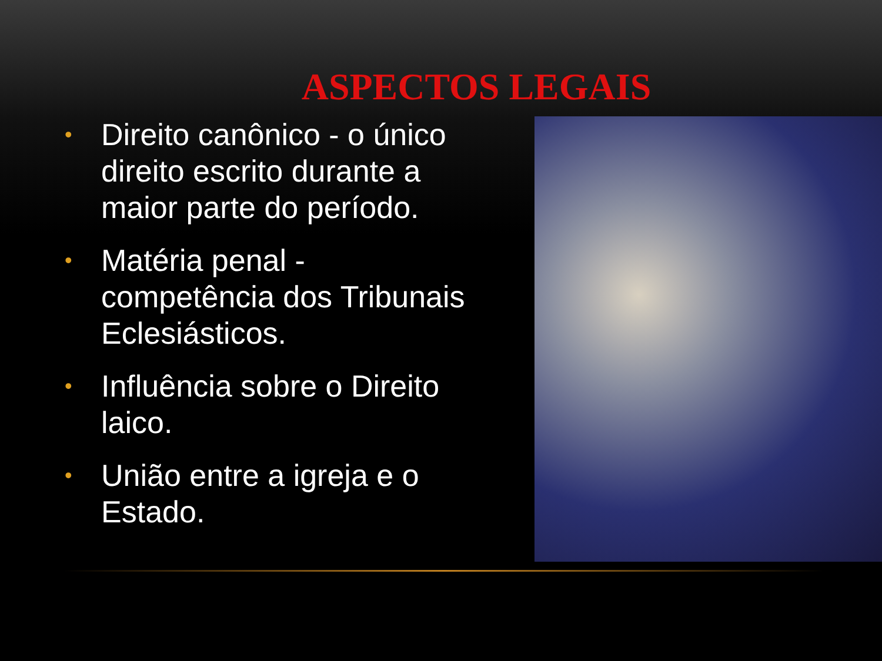ASPECTOS LEGAIS
• Direito canônico - o único direito escrito durante a maior parte do período.
• Matéria penal - competência dos Tribunais Eclesiásticos.
• Influência sobre o Direito laico.
• União entre a igreja e o Estado.